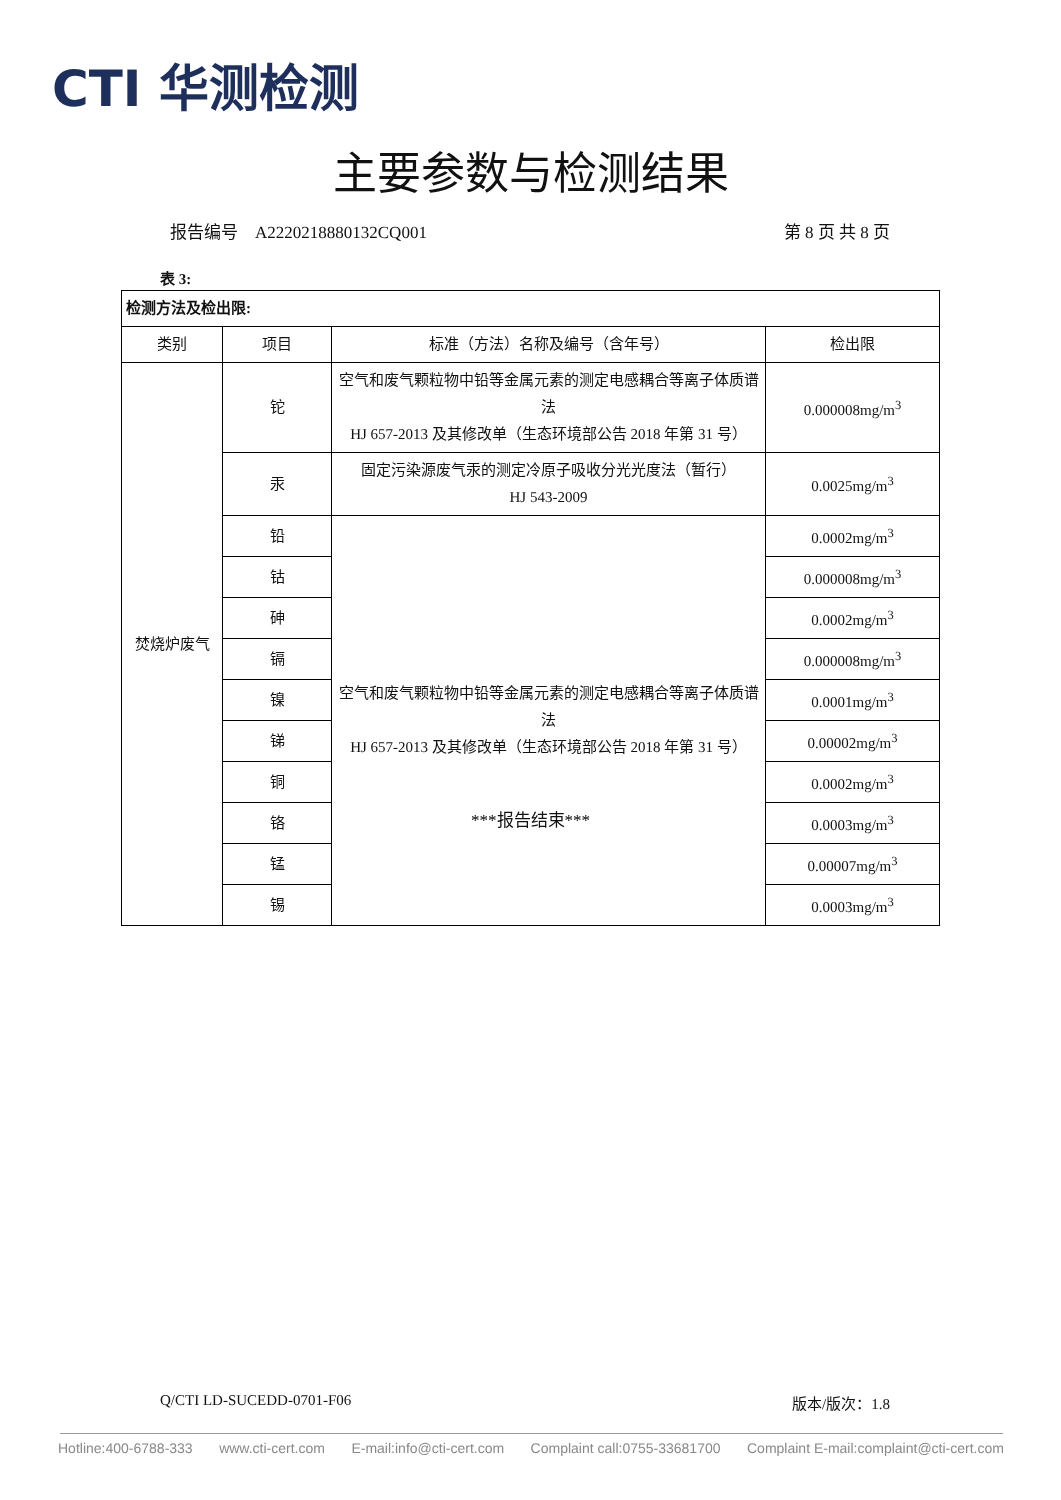CTI 华测检测
主要参数与检测结果
报告编号　A2220218880132CQ001 第 8 页 共 8 页
表 3:
| 检测方法及检出限: | | | |
| 类别 | 项目 | 标准（方法）名称及编号（含年号） | 检出限 |
| 焚烧炉废气 | 铊 | 空气和废气颗粒物中铅等金属元素的测定电感耦合等离子体质谱法 HJ 657-2013 及其修改单（生态环境部公告 2018 年第 31 号） | 0.000008mg/m<sup>3</sup> |
| | 汞 | 固定污染源废气汞的测定冷原子吸收分光光度法（暂行） HJ 543-2009 | 0.0025mg/m<sup>3</sup> |
| | 铅 | 空气和废气颗粒物中铅等金属元素的测定电感耦合等离子体质谱法 HJ 657-2013 及其修改单（生态环境部公告 2018 年第 31 号） | 0.0002mg/m<sup>3</sup> |
| | 钴 | | 0.000008mg/m<sup>3</sup> |
| | 砷 | | 0.0002mg/m<sup>3</sup> |
| | 镉 | | 0.000008mg/m<sup>3</sup> |
| | 镍 | | 0.0001mg/m<sup>3</sup> |
| | 锑 | | 0.00002mg/m<sup>3</sup> |
| | 铜 | | 0.0002mg/m<sup>3</sup> |
| | 铬 | | 0.0003mg/m<sup>3</sup> |
| | 锰 | | 0.00007mg/m<sup>3</sup> |
| | 锡 | | 0.0003mg/m<sup>3</sup> |
***报告结束***
Q/CTI LD-SUCEDD-0701-F06 版本/版次：1.8
Hotline:400-6788-333 www.cti-cert.com E-mail:info@cti-cert.com Complaint call:0755-33681700 Complaint E-mail:complaint@cti-cert.com